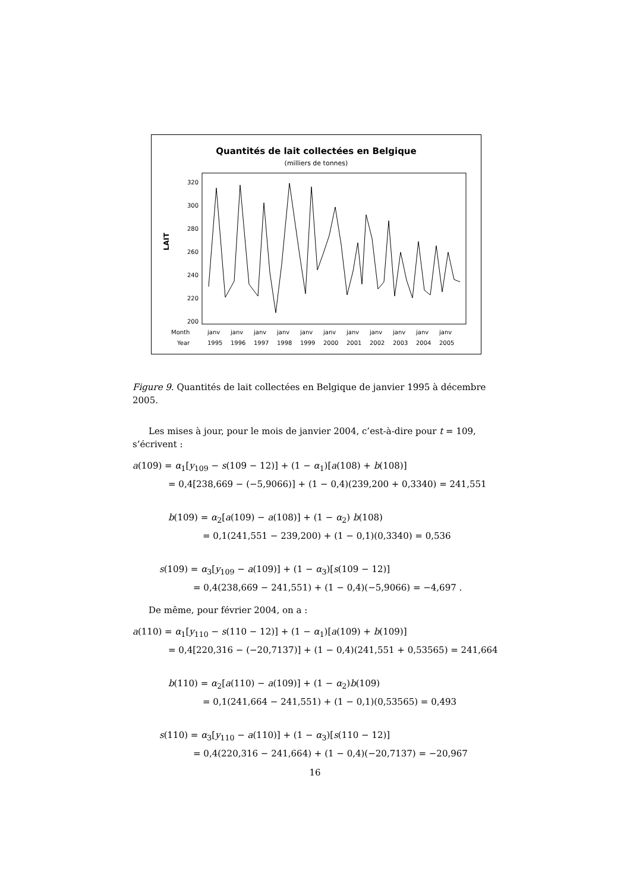Quantités de lait collectées en Belgique
(milliers de tonnes)
LAIT
320
300
280
260
240
220
200
Month
Year
janv
1995
janv
1996
janv
1997
janv
1998
janv
1999
janv
2000
janv
2001
janv
2002
janv
2003
janv
2004
janv
2005
Figure 9. Quantités de lait collectées en Belgique de janvier 1995 à décembre 2005.
Les mises à jour, pour le mois de janvier 2004, c’est-à-dire pour t = 109, s’écrivent :
a(109) = α<sub>1</sub>[y<sub>109</sub> − s(109 − 12)] + (1 − α<sub>1</sub>)[a(108) + b(108)]
= 0,4[238,669 − (−5,9066)] + (1 − 0,4)(239,200 + 0,3340) = 241,551
b(109) = α<sub>2</sub>[a(109) − a(108)] + (1 − α<sub>2</sub>) b(108)
= 0,1(241,551 − 239,200) + (1 − 0,1)(0,3340) = 0,536
s(109) = α<sub>3</sub>[y<sub>109</sub> − a(109)] + (1 − α<sub>3</sub>)[s(109 − 12)]
= 0,4(238,669 − 241,551) + (1 − 0,4)(−5,9066) = −4,697 .
De même, pour février 2004, on a :
a(110) = α<sub>1</sub>[y<sub>110</sub> − s(110 − 12)] + (1 − α<sub>1</sub>)[a(109) + b(109)]
= 0,4[220,316 − (−20,7137)] + (1 − 0,4)(241,551 + 0,53565) = 241,664
b(110) = α<sub>2</sub>[a(110) − a(109)] + (1 − α<sub>2</sub>)b(109)
= 0,1(241,664 − 241,551) + (1 − 0,1)(0,53565) = 0,493
s(110) = α<sub>3</sub>[y<sub>110</sub> − a(110)] + (1 − α<sub>3</sub>)[s(110 − 12)]
= 0,4(220,316 − 241,664) + (1 − 0,4)(−20,7137) = −20,967
16